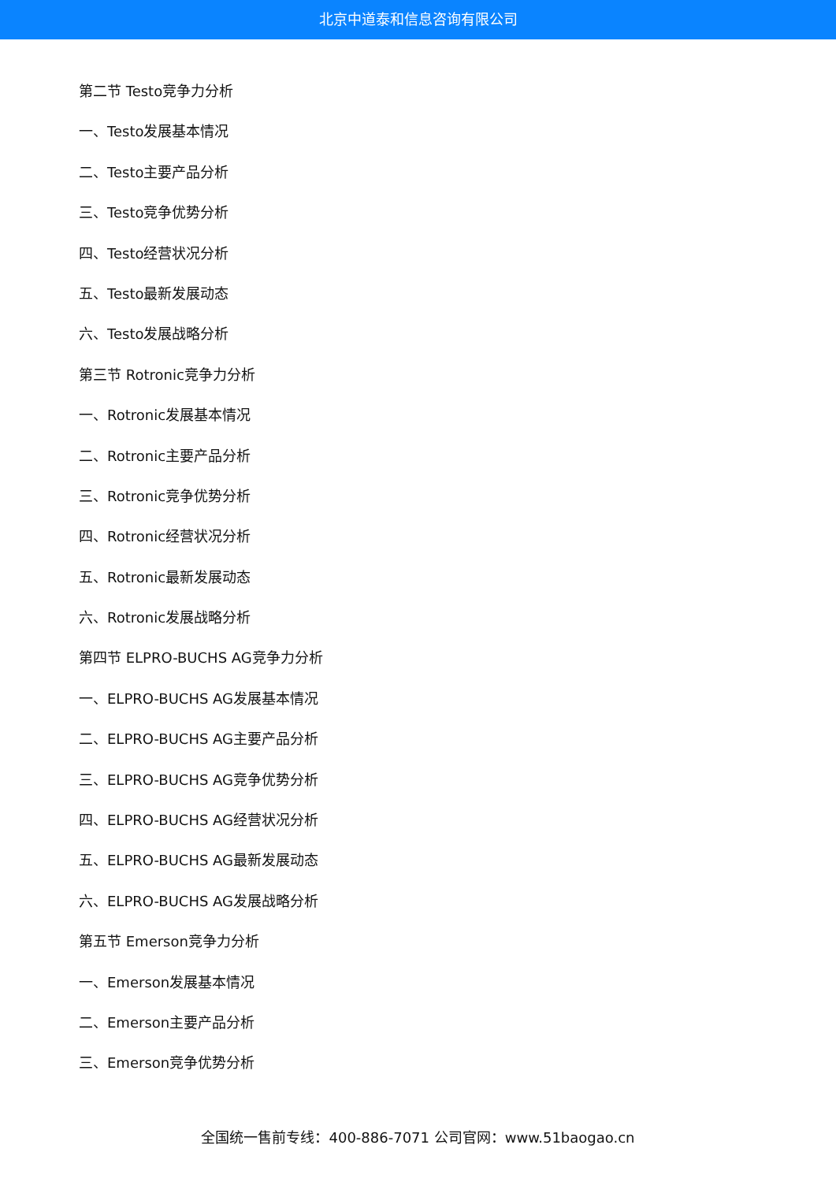北京中道泰和信息咨询有限公司
第二节 Testo竞争力分析
一、Testo发展基本情况
二、Testo主要产品分析
三、Testo竞争优势分析
四、Testo经营状况分析
五、Testo最新发展动态
六、Testo发展战略分析
第三节 Rotronic竞争力分析
一、Rotronic发展基本情况
二、Rotronic主要产品分析
三、Rotronic竞争优势分析
四、Rotronic经营状况分析
五、Rotronic最新发展动态
六、Rotronic发展战略分析
第四节 ELPRO-BUCHS AG竞争力分析
一、ELPRO-BUCHS AG发展基本情况
二、ELPRO-BUCHS AG主要产品分析
三、ELPRO-BUCHS AG竞争优势分析
四、ELPRO-BUCHS AG经营状况分析
五、ELPRO-BUCHS AG最新发展动态
六、ELPRO-BUCHS AG发展战略分析
第五节 Emerson竞争力分析
一、Emerson发展基本情况
二、Emerson主要产品分析
三、Emerson竞争优势分析
全国统一售前专线：400-886-7071 公司官网：www.51baogao.cn